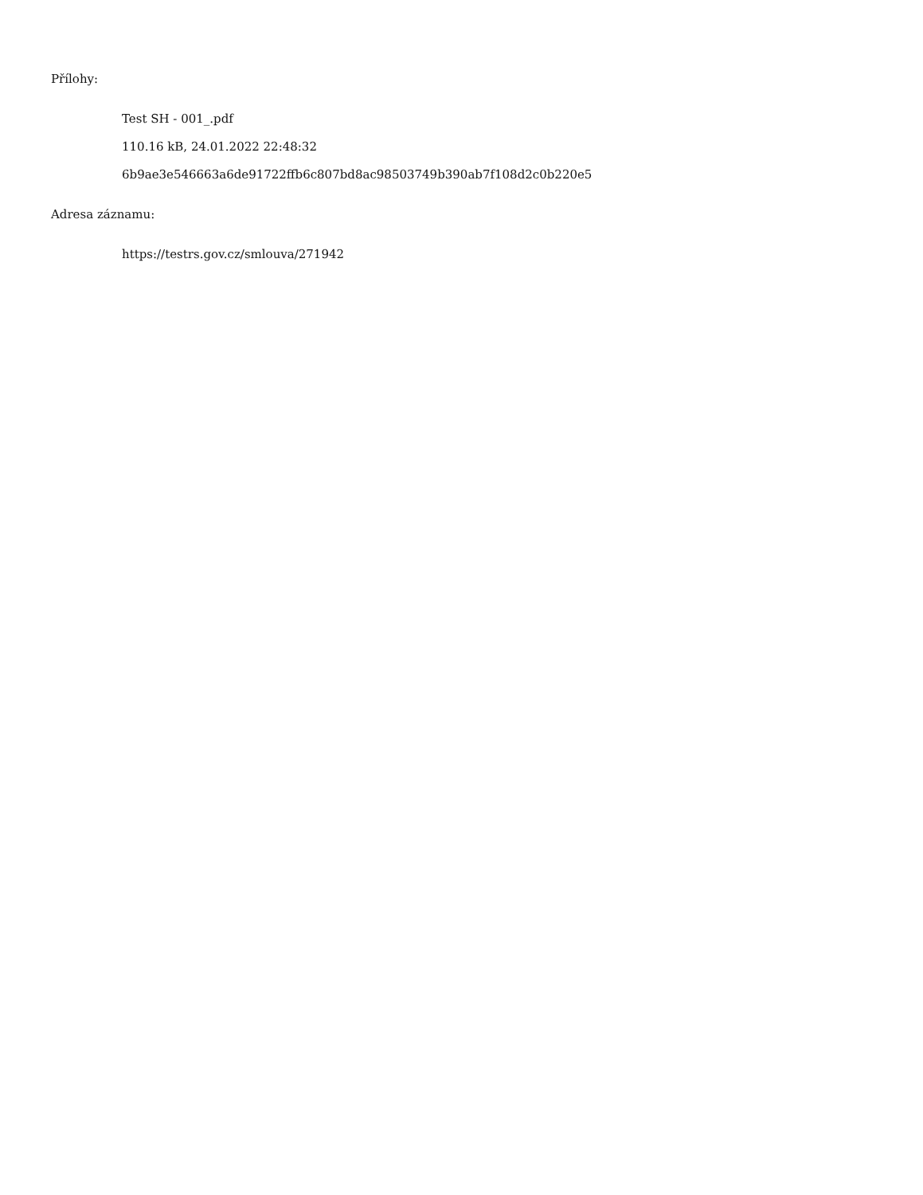Přílohy:
Test SH - 001_.pdf
110.16 kB, 24.01.2022 22:48:32
6b9ae3e546663a6de91722ffb6c807bd8ac98503749b390ab7f108d2c0b220e5
Adresa záznamu:
https://testrs.gov.cz/smlouva/271942